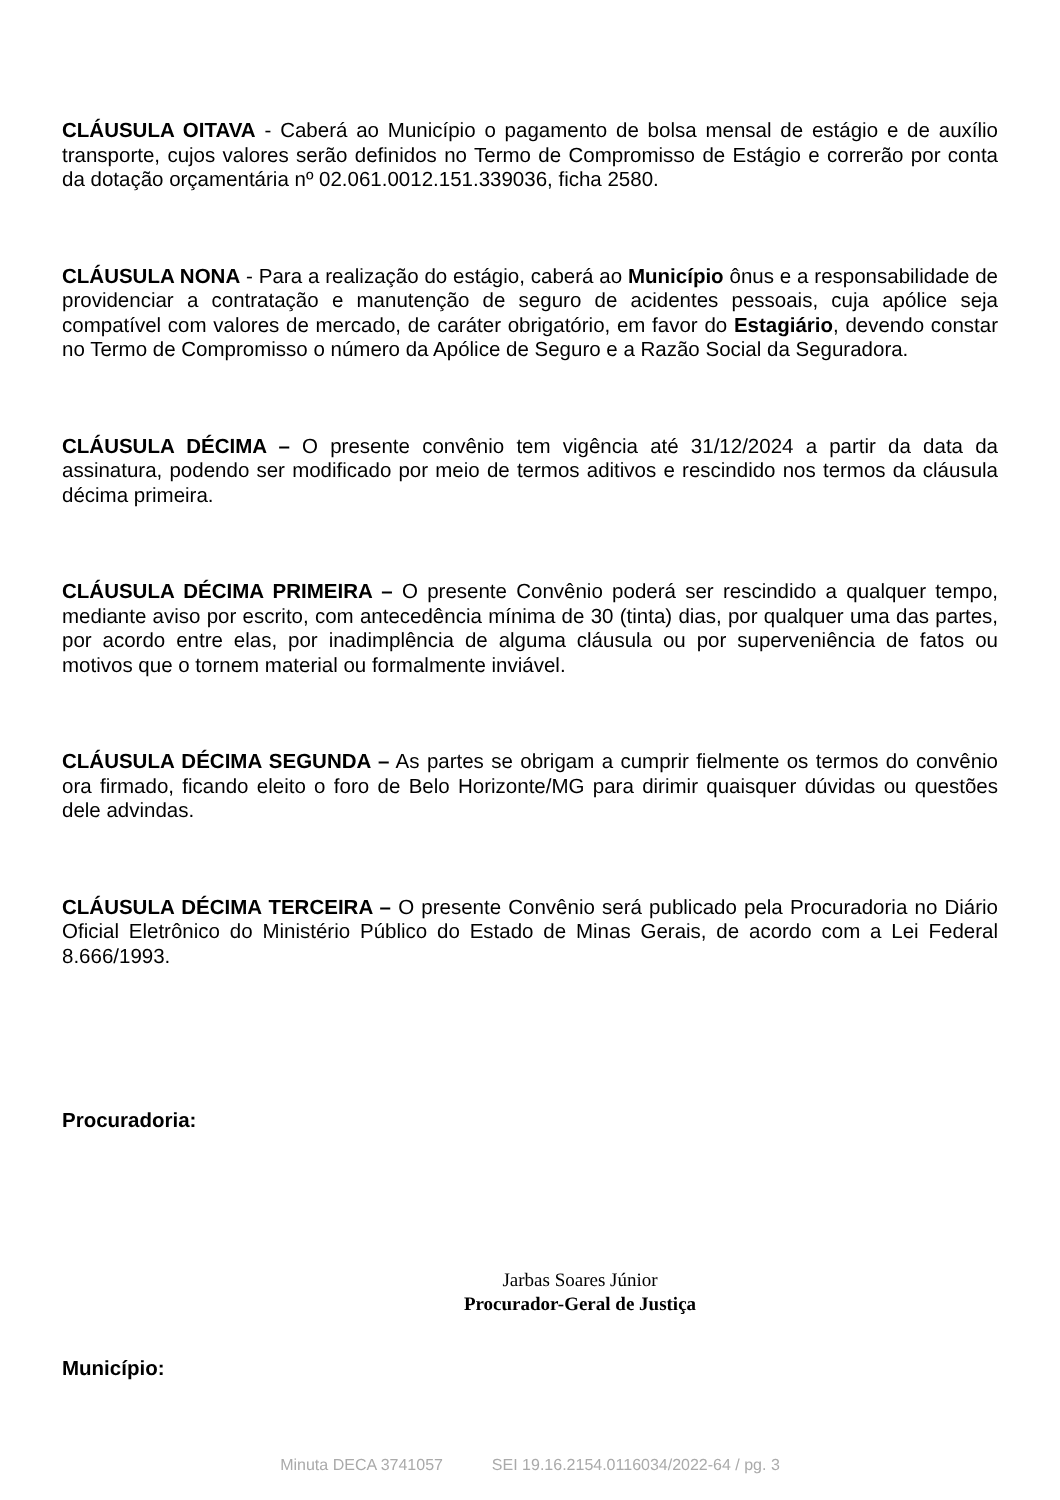CLÁUSULA OITAVA - Caberá ao Município o pagamento de bolsa mensal de estágio e de auxílio transporte, cujos valores serão definidos no Termo de Compromisso de Estágio e correrão por conta da dotação orçamentária nº 02.061.0012.151.339036, ficha 2580.
CLÁUSULA NONA - Para a realização do estágio, caberá ao Município ônus e a responsabilidade de providenciar a contratação e manutenção de seguro de acidentes pessoais, cuja apólice seja compatível com valores de mercado, de caráter obrigatório, em favor do Estagiário, devendo constar no Termo de Compromisso o número da Apólice de Seguro e a Razão Social da Seguradora.
CLÁUSULA DÉCIMA – O presente convênio tem vigência até 31/12/2024 a partir da data da assinatura, podendo ser modificado por meio de termos aditivos e rescindido nos termos da cláusula décima primeira.
CLÁUSULA DÉCIMA PRIMEIRA – O presente Convênio poderá ser rescindido a qualquer tempo, mediante aviso por escrito, com antecedência mínima de 30 (tinta) dias, por qualquer uma das partes, por acordo entre elas, por inadimplência de alguma cláusula ou por superveniência de fatos ou motivos que o tornem material ou formalmente inviável.
CLÁUSULA DÉCIMA SEGUNDA – As partes se obrigam a cumprir fielmente os termos do convênio ora firmado, ficando eleito o foro de Belo Horizonte/MG para dirimir quaisquer dúvidas ou questões dele advindas.
CLÁUSULA DÉCIMA TERCEIRA – O presente Convênio será publicado pela Procuradoria no Diário Oficial Eletrônico do Ministério Público do Estado de Minas Gerais, de acordo com a Lei Federal 8.666/1993.
Procuradoria:
Jarbas Soares Júnior
Procurador-Geral de Justiça
Município:
Minuta DECA 3741057 SEI 19.16.2154.0116034/2022-64 / pg. 3